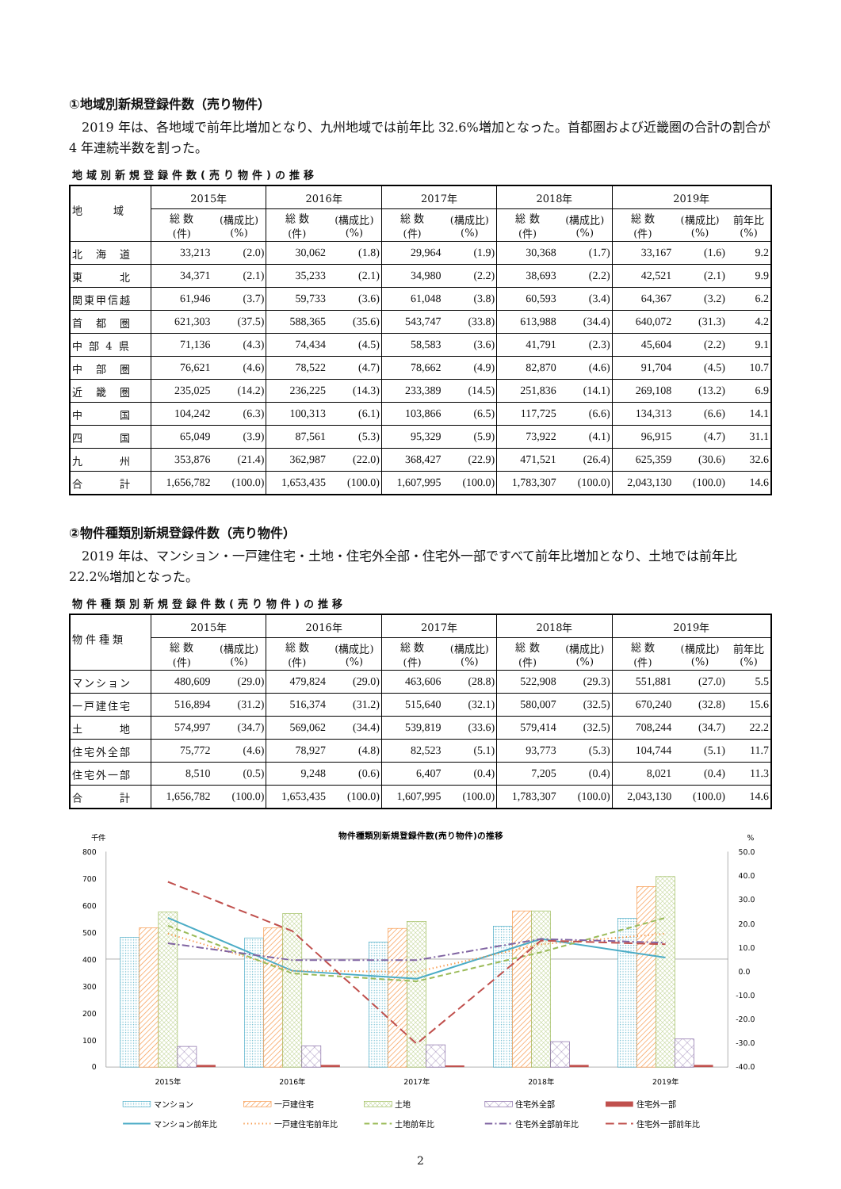①地域別新規登録件数（売り物件）
2019 年は、各地域で前年比増加となり、九州地域では前年比 32.6%増加となった。首都圏および近畿圏の合計の割合が 4 年連続半数を割った。
地域別新規登録件数(売り物件)の推移
| 地 域 | 2015年 | | 2016年 | | 2017年 | | 2018年 | | 2019年 | | |
| --- | --- | --- | --- | --- | --- | --- | --- | --- | --- | --- | --- |
| | 総 数 (件) | (構成比) (%) | 総 数 (件) | (構成比) (%) | 総 数 (件) | (構成比) (%) | 総 数 (件) | (構成比) (%) | 総 数 (件) | (構成比) (%) | 前年比 (%) |
| 北 海 道 | 33,213 | (2.0) | 30,062 | (1.8) | 29,964 | (1.9) | 30,368 | (1.7) | 33,167 | (1.6) | 9.2 |
| 東 北 | 34,371 | (2.1) | 35,233 | (2.1) | 34,980 | (2.2) | 38,693 | (2.2) | 42,521 | (2.1) | 9.9 |
| 関東甲信越 | 61,946 | (3.7) | 59,733 | (3.6) | 61,048 | (3.8) | 60,593 | (3.4) | 64,367 | (3.2) | 6.2 |
| 首 都 圏 | 621,303 | (37.5) | 588,365 | (35.6) | 543,747 | (33.8) | 613,988 | (34.4) | 640,072 | (31.3) | 4.2 |
| 中 部 4 県 | 71,136 | (4.3) | 74,434 | (4.5) | 58,583 | (3.6) | 41,791 | (2.3) | 45,604 | (2.2) | 9.1 |
| 中 部 圏 | 76,621 | (4.6) | 78,522 | (4.7) | 78,662 | (4.9) | 82,870 | (4.6) | 91,704 | (4.5) | 10.7 |
| 近 畿 圏 | 235,025 | (14.2) | 236,225 | (14.3) | 233,389 | (14.5) | 251,836 | (14.1) | 269,108 | (13.2) | 6.9 |
| 中 国 | 104,242 | (6.3) | 100,313 | (6.1) | 103,866 | (6.5) | 117,725 | (6.6) | 134,313 | (6.6) | 14.1 |
| 四 国 | 65,049 | (3.9) | 87,561 | (5.3) | 95,329 | (5.9) | 73,922 | (4.1) | 96,915 | (4.7) | 31.1 |
| 九 州 | 353,876 | (21.4) | 362,987 | (22.0) | 368,427 | (22.9) | 471,521 | (26.4) | 625,359 | (30.6) | 32.6 |
| 合 計 | 1,656,782 | (100.0) | 1,653,435 | (100.0) | 1,607,995 | (100.0) | 1,783,307 | (100.0) | 2,043,130 | (100.0) | 14.6 |
②物件種類別新規登録件数（売り物件）
2019 年は、マンション・一戸建住宅・土地・住宅外全部・住宅外一部ですべて前年比増加となり、土地では前年比 22.2%増加となった。
物件種類別新規登録件数(売り物件)の推移
| 物 件 種 類 | 2015年 | | 2016年 | | 2017年 | | 2018年 | | 2019年 | | |
| --- | --- | --- | --- | --- | --- | --- | --- | --- | --- | --- | --- |
| | 総 数 (件) | (構成比) (%) | 総 数 (件) | (構成比) (%) | 総 数 (件) | (構成比) (%) | 総 数 (件) | (構成比) (%) | 総 数 (件) | (構成比) (%) | 前年比 (%) |
| マンション | 480,609 | (29.0) | 479,824 | (29.0) | 463,606 | (28.8) | 522,908 | (29.3) | 551,881 | (27.0) | 5.5 |
| 一戸建住宅 | 516,894 | (31.2) | 516,374 | (31.2) | 515,640 | (32.1) | 580,007 | (32.5) | 670,240 | (32.8) | 15.6 |
| 土 地 | 574,997 | (34.7) | 569,062 | (34.4) | 539,819 | (33.6) | 579,414 | (32.5) | 708,244 | (34.7) | 22.2 |
| 住宅外全部 | 75,772 | (4.6) | 78,927 | (4.8) | 82,523 | (5.1) | 93,773 | (5.3) | 104,744 | (5.1) | 11.7 |
| 住宅外一部 | 8,510 | (0.5) | 9,248 | (0.6) | 6,407 | (0.4) | 7,205 | (0.4) | 8,021 | (0.4) | 11.3 |
| 合 計 | 1,656,782 | (100.0) | 1,653,435 | (100.0) | 1,607,995 | (100.0) | 1,783,307 | (100.0) | 2,043,130 | (100.0) | 14.6 |
千件
物件種類別新規登録件数(売り物件)の推移
%
800
700
600
500
400
300
200
100
0
50.0
40.0
30.0
20.0
10.0
0.0
-10.0
-20.0
-30.0
-40.0
2015年
2016年
2017年
2018年
2019年
マンション
一戸建住宅
土地
住宅外全部
住宅外一部
マンション前年比
一戸建住宅前年比
土地前年比
住宅外全部前年比
住宅外一部前年比
2